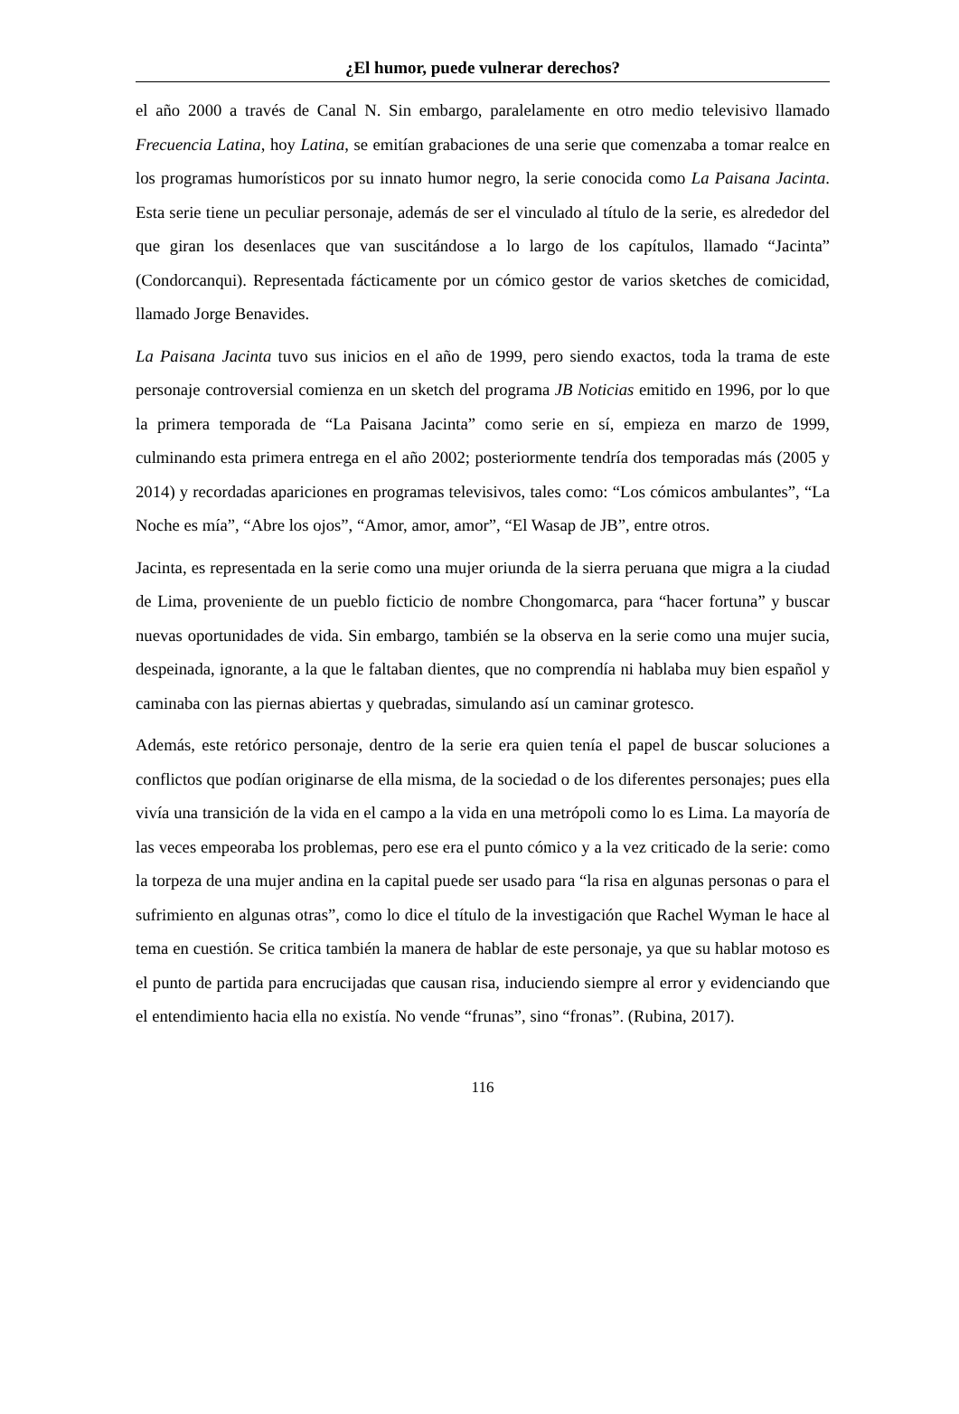¿El humor, puede vulnerar derechos?
el año 2000 a través de Canal N. Sin embargo, paralelamente en otro medio televisivo llamado Frecuencia Latina, hoy Latina, se emitían grabaciones de una serie que comenzaba a tomar realce en los programas humorísticos por su innato humor negro, la serie conocida como La Paisana Jacinta. Esta serie tiene un peculiar personaje, además de ser el vinculado al título de la serie, es alrededor del que giran los desenlaces que van suscitándose a lo largo de los capítulos, llamado “Jacinta” (Condorcanqui). Representada fácticamente por un cómico gestor de varios sketches de comicidad, llamado Jorge Benavides.
La Paisana Jacinta tuvo sus inicios en el año de 1999, pero siendo exactos, toda la trama de este personaje controversial comienza en un sketch del programa JB Noticias emitido en 1996, por lo que la primera temporada de “La Paisana Jacinta” como serie en sí, empieza en marzo de 1999, culminando esta primera entrega en el año 2002; posteriormente tendría dos temporadas más (2005 y 2014) y recordadas apariciones en programas televisivos, tales como: “Los cómicos ambulantes”, “La Noche es mía”, “Abre los ojos”, “Amor, amor, amor”, “El Wasap de JB”, entre otros.
Jacinta, es representada en la serie como una mujer oriunda de la sierra peruana que migra a la ciudad de Lima, proveniente de un pueblo ficticio de nombre Chongomarca, para “hacer fortuna” y buscar nuevas oportunidades de vida. Sin embargo, también se la observa en la serie como una mujer sucia, despeinada, ignorante, a la que le faltaban dientes, que no comprendía ni hablaba muy bien español y caminaba con las piernas abiertas y quebradas, simulando así un caminar grotesco.
Además, este retórico personaje, dentro de la serie era quien tenía el papel de buscar soluciones a conflictos que podían originarse de ella misma, de la sociedad o de los diferentes personajes; pues ella vivía una transición de la vida en el campo a la vida en una metrópoli como lo es Lima. La mayoría de las veces empeoraba los problemas, pero ese era el punto cómico y a la vez criticado de la serie: como la torpeza de una mujer andina en la capital puede ser usado para “la risa en algunas personas o para el sufrimiento en algunas otras”, como lo dice el título de la investigación que Rachel Wyman le hace al tema en cuestión. Se critica también la manera de hablar de este personaje, ya que su hablar motoso es el punto de partida para encrucijadas que causan risa, induciendo siempre al error y evidenciando que el entendimiento hacia ella no existía. No vende “frunas”, sino “fronas”. (Rubina, 2017).
116